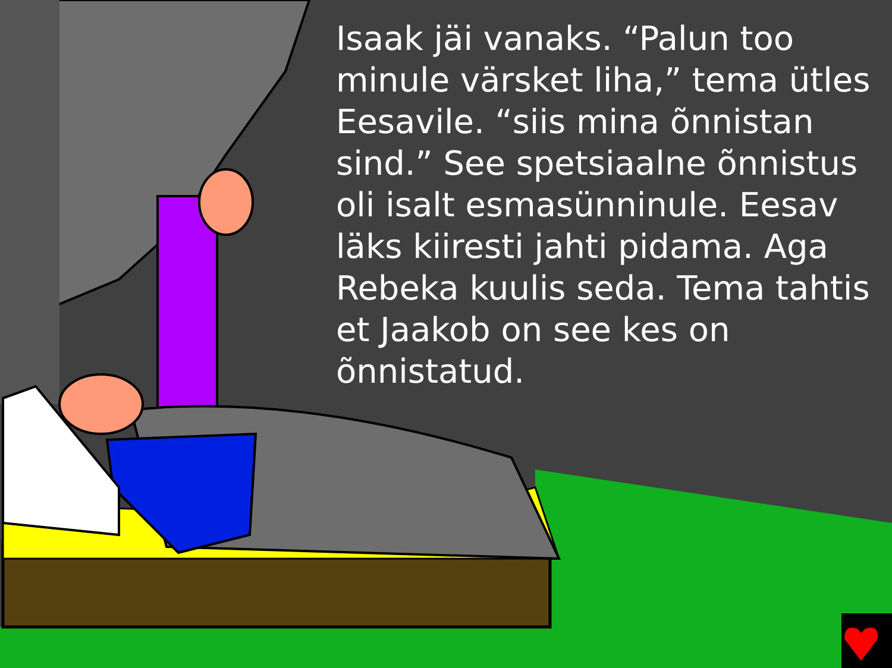Isaak jäi vanaks. “Palun too minule värsket liha,” tema ütles Eesavile. “siis mina õnnistan sind.” See spetsiaalne õnnistus oli isalt esmasünninule. Eesav läks kiiresti jahti pidama. Aga Rebeka kuulis seda. Tema tahtis et Jaakob on see kes on õnnistatud.